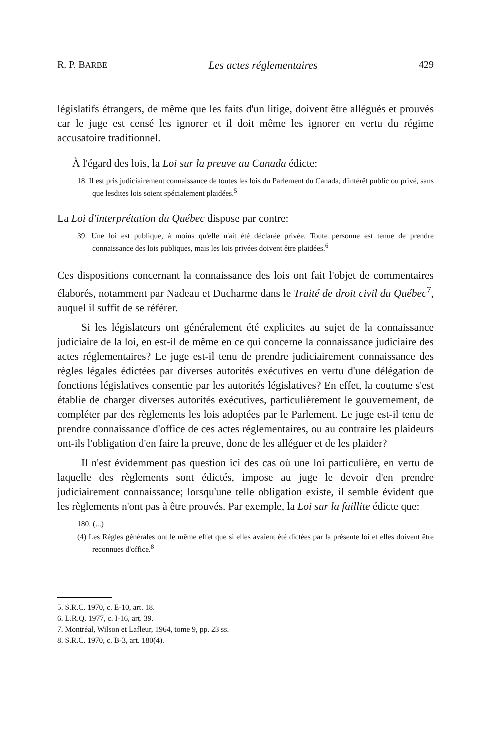R. P. BARBE Les actes réglementaires 429
législatifs étrangers, de même que les faits d'un litige, doivent être allégués et prouvés car le juge est censé les ignorer et il doit même les ignorer en vertu du régime accusatoire traditionnel.
À l'égard des lois, la Loi sur la preuve au Canada édicte:
18. Il est pris judiciairement connaissance de toutes les lois du Parlement du Canada, d'intérêt public ou privé, sans que lesdites lois soient spécialement plaidées.<sup>5</sup>
La Loi d'interprétation du Québec dispose par contre:
39. Une loi est publique, à moins qu'elle n'ait été déclarée privée. Toute personne est tenue de prendre connaissance des lois publiques, mais les lois privées doivent être plaidées.<sup>6</sup>
Ces dispositions concernant la connaissance des lois ont fait l'objet de commentaires élaborés, notamment par Nadeau et Ducharme dans le Traité de droit civil du Québec<sup>7</sup>, auquel il suffit de se référer.
Si les législateurs ont généralement été explicites au sujet de la connaissance judiciaire de la loi, en est-il de même en ce qui concerne la connaissance judiciaire des actes réglementaires? Le juge est-il tenu de prendre judiciairement connaissance des règles légales édictées par diverses autorités exécutives en vertu d'une délégation de fonctions législatives consentie par les autorités législatives? En effet, la coutume s'est établie de charger diverses autorités exécutives, particulièrement le gouvernement, de compléter par des règlements les lois adoptées par le Parlement. Le juge est-il tenu de prendre connaissance d'office de ces actes réglementaires, ou au contraire les plaideurs ont-ils l'obligation d'en faire la preuve, donc de les alléguer et de les plaider?
Il n'est évidemment pas question ici des cas où une loi particulière, en vertu de laquelle des règlements sont édictés, impose au juge le devoir d'en prendre judiciairement connaissance; lorsqu'une telle obligation existe, il semble évident que les règlements n'ont pas à être prouvés. Par exemple, la Loi sur la faillite édicte que:
180. (...)
(4) Les Règles générales ont le même effet que si elles avaient été dictées par la présente loi et elles doivent être reconnues d'office.<sup>8</sup>
5. S.R.C. 1970, c. E-10, art. 18.
6. L.R.Q. 1977, c. I-16, art. 39.
7. Montréal, Wilson et Lafleur, 1964, tome 9, pp. 23 ss.
8. S.R.C. 1970, c. B-3, art. 180(4).